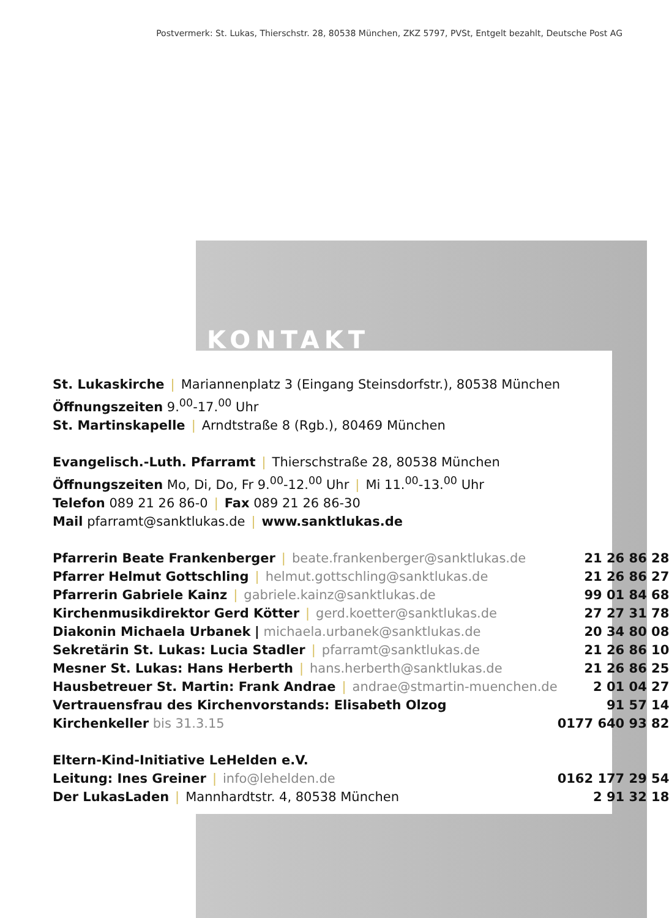Postvermerk: St. Lukas, Thierschstr. 28, 80538 München, ZKZ 5797, PVSt, Entgelt bezahlt, Deutsche Post AG
KONTAKT
St. Lukaskirche | Mariannenplatz 3 (Eingang Steinsdorfstr.), 80538 München
Öffnungszeiten 9.<sup>00</sup>-17.<sup>00</sup> Uhr
St. Martinskapelle | Arndtstraße 8 (Rgb.), 80469 München
Evangelisch.-Luth. Pfarramt | Thierschstraße 28, 80538 München
Öffnungszeiten Mo, Di, Do, Fr 9.<sup>00</sup>-12.<sup>00</sup> Uhr | Mi 11.<sup>00</sup>-13.<sup>00</sup> Uhr
Telefon 089 21 26 86-0 | Fax 089 21 26 86-30
Mail pfarramt@sanktlukas.de | www.sanktlukas.de
| Pfarrerin Beate Frankenberger / beate.frankenberger@sanktlukas.de | 21 26 86 28 |
| Pfarrer Helmut Gottschling / helmut.gottschling@sanktlukas.de | 21 26 86 27 |
| Pfarrerin Gabriele Kainz / gabriele.kainz@sanktlukas.de | 99 01 84 68 |
| Kirchenmusikdirektor Gerd Kötter / gerd.koetter@sanktlukas.de | 27 27 31 78 |
| Diakonin Michaela Urbanek / michaela.urbanek@sanktlukas.de | 20 34 80 08 |
| Sekretärin St. Lukas: Lucia Stadler / pfarramt@sanktlukas.de | 21 26 86 10 |
| Mesner St. Lukas: Hans Herberth / hans.herberth@sanktlukas.de | 21 26 86 25 |
| Hausbetreuer St. Martin: Frank Andrae / andrae@stmartin-muenchen.de | 2 01 04 27 |
| Vertrauensfrau des Kirchenvorstands: Elisabeth Olzog | 91 57 14 |
| Kirchenkeller bis 31.3.15 | 0177 640 93 82 |
| Eltern-Kind-Initiative LeHelden e.V. | |
| Leitung: Ines Greiner / info@lehelden.de | 0162 177 29 54 |
| Der LukasLaden / Mannhardtstr. 4, 80538 München | 2 91 32 18 |